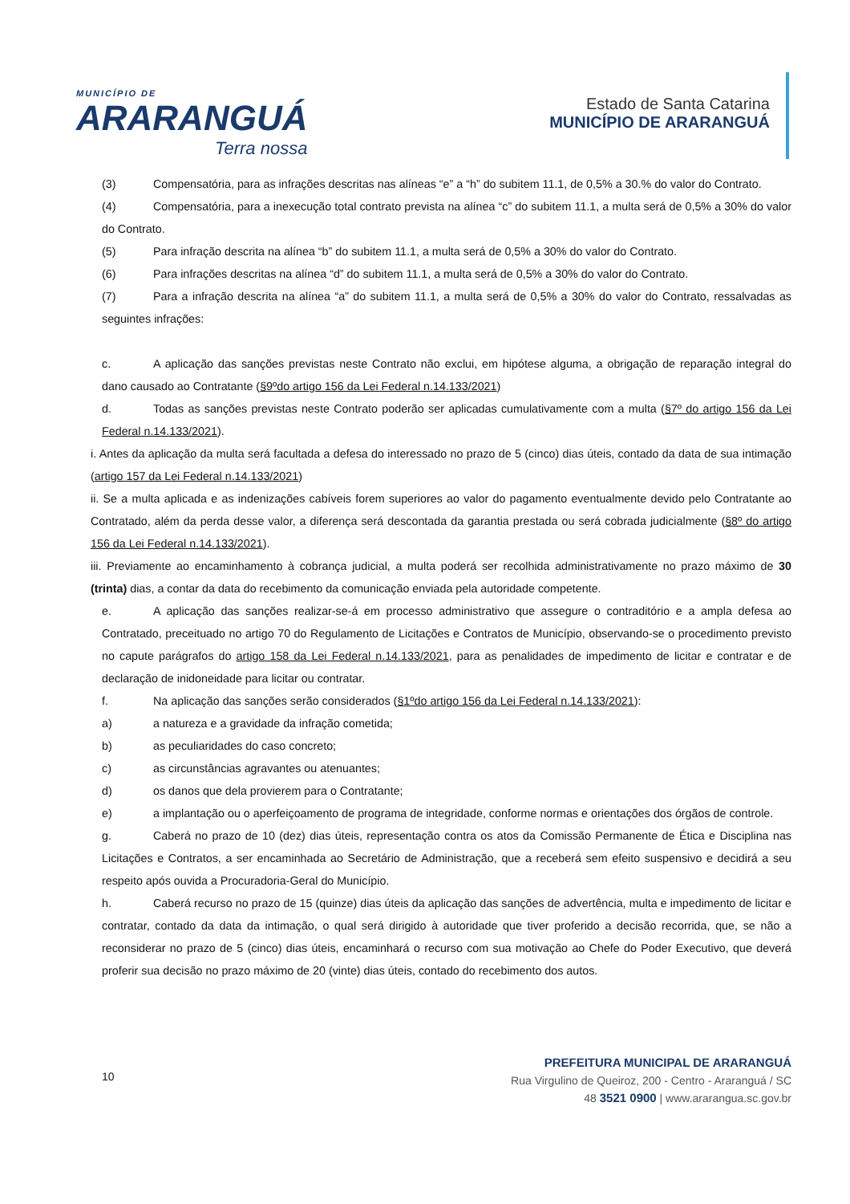MUNICÍPIO DE
ARARANGUÁ
Terra nossa
Estado de Santa Catarina
MUNICÍPIO DE ARARANGUÁ
(3) Compensatória, para as infrações descritas nas alíneas “e” a “h” do subitem 11.1, de 0,5% a 30.% do valor do Contrato.
(4) Compensatória, para a inexecução total contrato prevista na alínea “c” do subitem 11.1, a multa será de 0,5% a 30% do valor do Contrato.
(5) Para infração descrita na alínea “b” do subitem 11.1, a multa será de 0,5% a 30% do valor do Contrato.
(6) Para infrações descritas na alínea “d” do subitem 11.1, a multa será de 0,5% a 30% do valor do Contrato.
(7) Para a infração descrita na alínea “a” do subitem 11.1, a multa será de 0,5% a 30% do valor do Contrato, ressalvadas as seguintes infrações:
c. A aplicação das sanções previstas neste Contrato não exclui, em hipótese alguma, a obrigação de reparação integral do dano causado ao Contratante (§9ºdo artigo 156 da Lei Federal n.14.133/2021)
d. Todas as sanções previstas neste Contrato poderão ser aplicadas cumulativamente com a multa (§7º do artigo 156 da Lei Federal n.14.133/2021).
i. Antes da aplicação da multa será facultada a defesa do interessado no prazo de 5 (cinco) dias úteis, contado da data de sua intimação (artigo 157 da Lei Federal n.14.133/2021)
ii. Se a multa aplicada e as indenizações cabíveis forem superiores ao valor do pagamento eventualmente devido pelo Contratante ao Contratado, além da perda desse valor, a diferença será descontada da garantia prestada ou será cobrada judicialmente (§8º do artigo 156 da Lei Federal n.14.133/2021).
iii. Previamente ao encaminhamento à cobrança judicial, a multa poderá ser recolhida administrativamente no prazo máximo de 30 (trinta) dias, a contar da data do recebimento da comunicação enviada pela autoridade competente.
e. A aplicação das sanções realizar-se-á em processo administrativo que assegure o contraditório e a ampla defesa ao Contratado, preceituado no artigo 70 do Regulamento de Licitações e Contratos de Município, observando-se o procedimento previsto no capute parágrafos do artigo 158 da Lei Federal n.14.133/2021, para as penalidades de impedimento de licitar e contratar e de declaração de inidoneidade para licitar ou contratar.
f. Na aplicação das sanções serão considerados (§1ºdo artigo 156 da Lei Federal n.14.133/2021):
a) a natureza e a gravidade da infração cometida;
b) as peculiaridades do caso concreto;
c) as circunstâncias agravantes ou atenuantes;
d) os danos que dela provierem para o Contratante;
e) a implantação ou o aperfeiçoamento de programa de integridade, conforme normas e orientações dos órgãos de controle.
g. Caberá no prazo de 10 (dez) dias úteis, representação contra os atos da Comissão Permanente de Ética e Disciplina nas Licitações e Contratos, a ser encaminhada ao Secretário de Administração, que a receberá sem efeito suspensivo e decidirá a seu respeito após ouvida a Procuradoria-Geral do Município.
h. Caberá recurso no prazo de 15 (quinze) dias úteis da aplicação das sanções de advertência, multa e impedimento de licitar e contratar, contado da data da intimação, o qual será dirigido à autoridade que tiver proferido a decisão recorrida, que, se não a reconsiderar no prazo de 5 (cinco) dias úteis, encaminhará o recurso com sua motivação ao Chefe do Poder Executivo, que deverá proferir sua decisão no prazo máximo de 20 (vinte) dias úteis, contado do recebimento dos autos.
10
PREFEITURA MUNICIPAL DE ARARANGUÁ
Rua Virgulino de Queiroz, 200 - Centro - Araranguá / SC
48 3521 0900 | www.ararangua.sc.gov.br